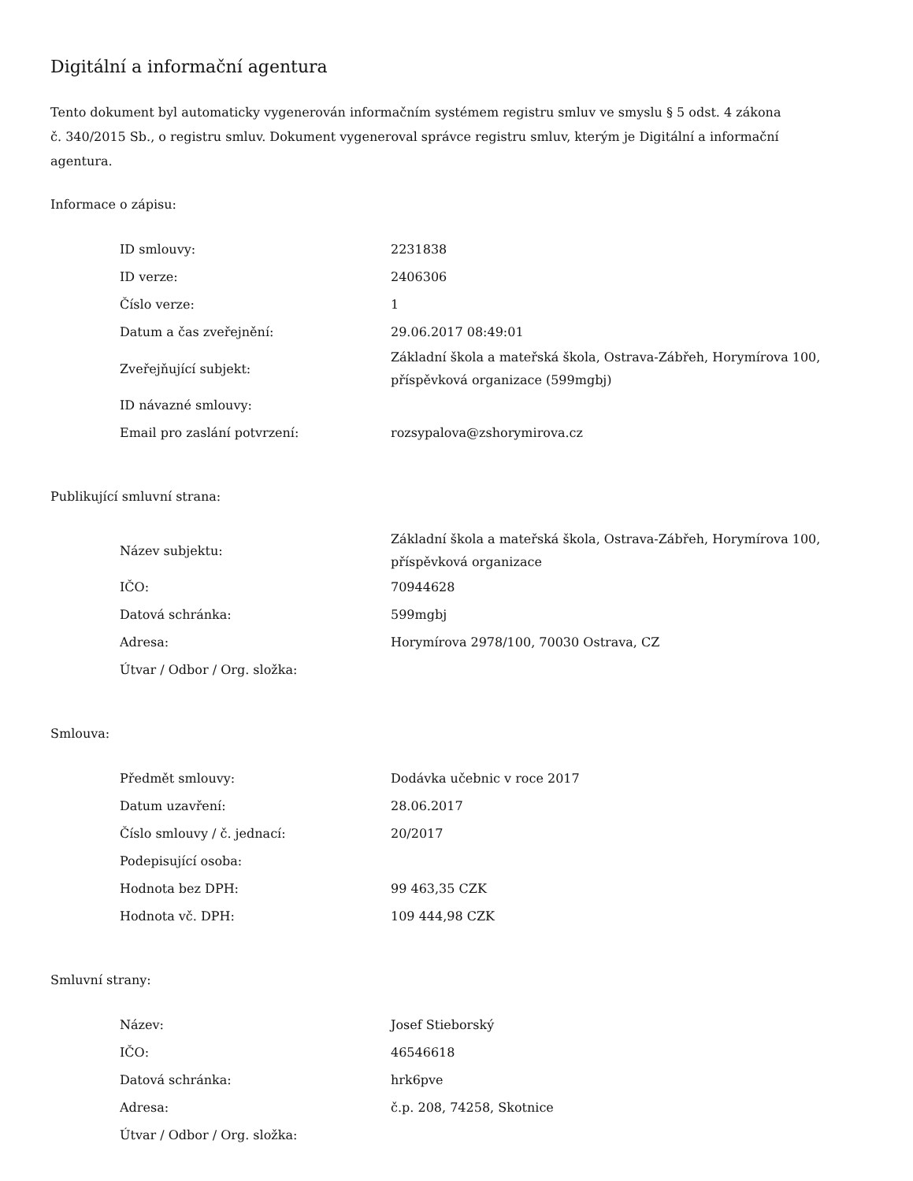Digitální a informační agentura
Tento dokument byl automaticky vygenerován informačním systémem registru smluv ve smyslu § 5 odst. 4 zákona
č. 340/2015 Sb., o registru smluv. Dokument vygeneroval správce registru smluv, kterým je Digitální a informační agentura.
Informace o zápisu:
| ID smlouvy: | 2231838 |
| ID verze: | 2406306 |
| Číslo verze: | 1 |
| Datum a čas zveřejnění: | 29.06.2017 08:49:01 |
| Zveřejňující subjekt: | Základní škola a mateřská škola, Ostrava-Zábřeh, Horymírova 100, příspěvková organizace (599mgbj) |
| ID návazné smlouvy: | |
| Email pro zaslání potvrzení: | rozsypalova@zshorymirova.cz |
Publikující smluvní strana:
| Název subjektu: | Základní škola a mateřská škola, Ostrava-Zábřeh, Horymírova 100, příspěvková organizace |
| IČO: | 70944628 |
| Datová schránka: | 599mgbj |
| Adresa: | Horymírova 2978/100, 70030 Ostrava, CZ |
| Útvar / Odbor / Org. složka: | |
Smlouva:
| Předmět smlouvy: | Dodávka učebnic v roce 2017 |
| Datum uzavření: | 28.06.2017 |
| Číslo smlouvy / č. jednací: | 20/2017 |
| Podepisující osoba: | |
| Hodnota bez DPH: | 99 463,35 CZK |
| Hodnota vč. DPH: | 109 444,98 CZK |
Smluvní strany:
| Název: | Josef Stieborský |
| IČO: | 46546618 |
| Datová schránka: | hrk6pve |
| Adresa: | č.p. 208, 74258, Skotnice |
| Útvar / Odbor / Org. složka: | |